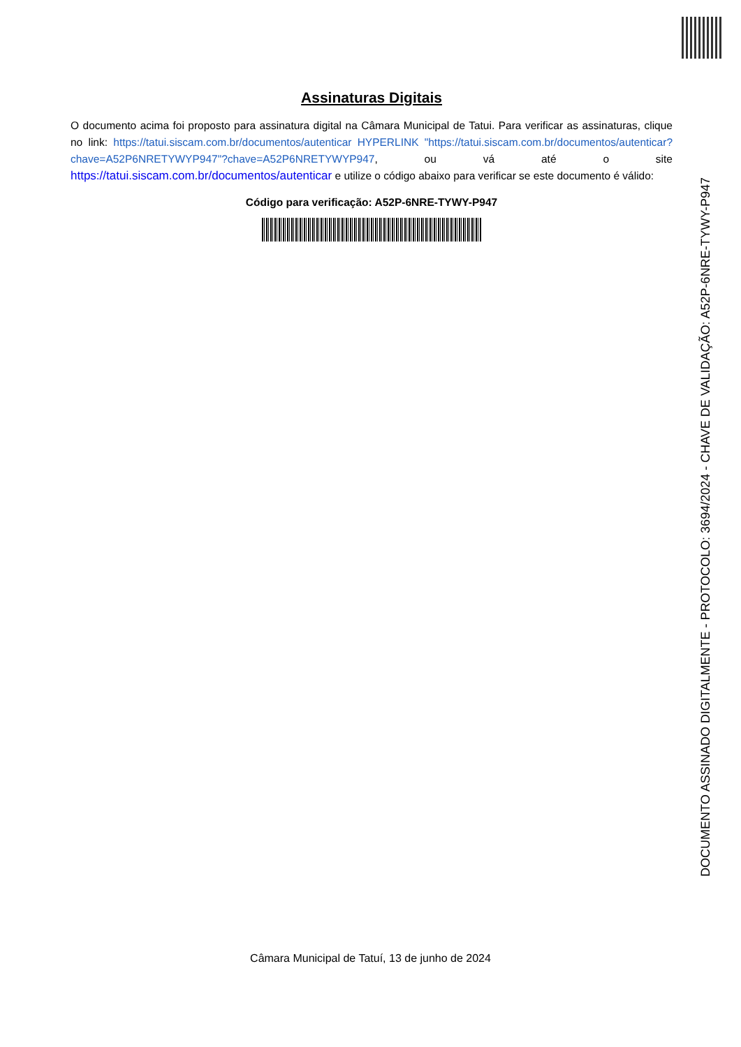Assinaturas Digitais
O documento acima foi proposto para assinatura digital na Câmara Municipal de Tatui. Para verificar as assinaturas, clique no link: https://tatui.siscam.com.br/documentos/autenticar HYPERLINK "https://tatui.siscam.com.br/documentos/autenticar?chave=A52P6NRETYWYP947"?chave=A52P6NRETYWYP947, ou vá até o site https://tatui.siscam.com.br/documentos/autenticar e utilize o código abaixo para verificar se este documento é válido:
Código para verificação: A52P-6NRE-TYWY-P947
DOCUMENTO ASSINADO DIGITALMENTE - PROTOCOLO: 3694/2024 - CHAVE DE VALIDAÇÃO: A52P-6NRE-TYWY-P947
Câmara Municipal de Tatuí, 13 de junho de 2024